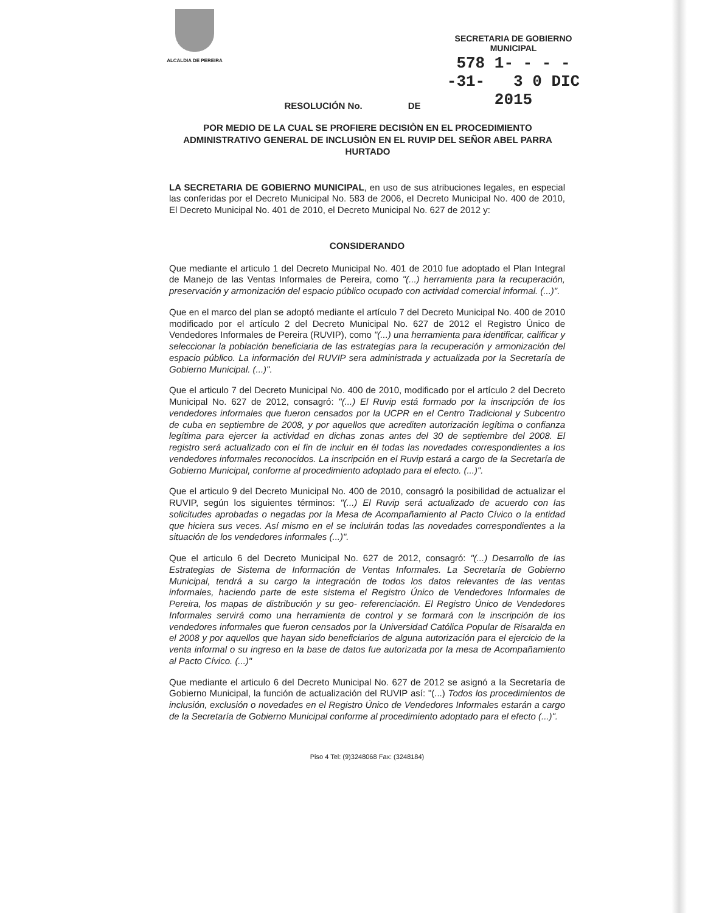ALCALDIA DE PEREIRA
SECRETARIA DE GOBIERNO MUNICIPAL
578 1- - - - -31- 3 0 DIC 2015
RESOLUCIÓN No. DE
POR MEDIO DE LA CUAL SE PROFIERE DECISIÒN EN EL PROCEDIMIENTO ADMINISTRATIVO GENERAL DE INCLUSIÒN EN EL RUVIP DEL SEÑOR ABEL PARRA HURTADO
LA SECRETARIA DE GOBIERNO MUNICIPAL, en uso de sus atribuciones legales, en especial las conferidas por el Decreto Municipal No. 583 de 2006, el Decreto Municipal No. 400 de 2010, El Decreto Municipal No. 401 de 2010, el Decreto Municipal No. 627 de 2012 y:
CONSIDERANDO
Que mediante el articulo 1 del Decreto Municipal No. 401 de 2010 fue adoptado el Plan Integral de Manejo de las Ventas Informales de Pereira, como "(...) herramienta para la recuperación, preservación y armonización del espacio público ocupado con actividad comercial informal. (...)".
Que en el marco del plan se adoptó mediante el artículo 7 del Decreto Municipal No. 400 de 2010 modificado por el artículo 2 del Decreto Municipal No. 627 de 2012 el Registro Único de Vendedores Informales de Pereira (RUVIP), como "(...) una herramienta para identificar, calificar y seleccionar la población beneficiaria de las estrategias para la recuperación y armonización del espacio público. La información del RUVIP sera administrada y actualizada por la Secretaría de Gobierno Municipal. (...)".
Que el articulo 7 del Decreto Municipal No. 400 de 2010, modificado por el artículo 2 del Decreto Municipal No. 627 de 2012, consagró: "(...) El Ruvip está formado por la inscripción de los vendedores informales que fueron censados por la UCPR en el Centro Tradicional y Subcentro de cuba en septiembre de 2008, y por aquellos que acrediten autorización legítima o confianza legítima para ejercer la actividad en dichas zonas antes del 30 de septiembre del 2008. El registro será actualizado con el fin de incluir en él todas las novedades correspondientes a los vendedores informales reconocidos. La inscripción en el Ruvip estará a cargo de la Secretaría de Gobierno Municipal, conforme al procedimiento adoptado para el efecto. (...)".
Que el articulo 9 del Decreto Municipal No. 400 de 2010, consagró la posibilidad de actualizar el RUVIP, según los siguientes términos: "(...) El Ruvip será actualizado de acuerdo con las solicitudes aprobadas o negadas por la Mesa de Acompañamiento al Pacto Cívico o la entidad que hiciera sus veces. Así mismo en el se incluirán todas las novedades correspondientes a la situación de los vendedores informales (...)".
Que el articulo 6 del Decreto Municipal No. 627 de 2012, consagró: "(...) Desarrollo de las Estrategias de Sistema de Información de Ventas Informales. La Secretaría de Gobierno Municipal, tendrá a su cargo la integración de todos los datos relevantes de las ventas informales, haciendo parte de este sistema el Registro Único de Vendedores Informales de Pereira, los mapas de distribución y su geo- referenciación. El Registro Único de Vendedores Informales servirá como una herramienta de control y se formará con la inscripción de los vendedores informales que fueron censados por la Universidad Católica Popular de Risaralda en el 2008 y por aquellos que hayan sido beneficiarios de alguna autorización para el ejercicio de la venta informal o su ingreso en la base de datos fue autorizada por la mesa de Acompañamiento al Pacto Cívico. (...)"
Que mediante el articulo 6 del Decreto Municipal No. 627 de 2012 se asignó a la Secretaría de Gobierno Municipal, la función de actualización del RUVIP así: "(...) Todos los procedimientos de inclusión, exclusión o novedades en el Registro Único de Vendedores Informales estarán a cargo de la Secretaría de Gobierno Municipal conforme al procedimiento adoptado para el efecto (...)".
Piso 4 Tel: (9)3248068 Fax: (3248184)